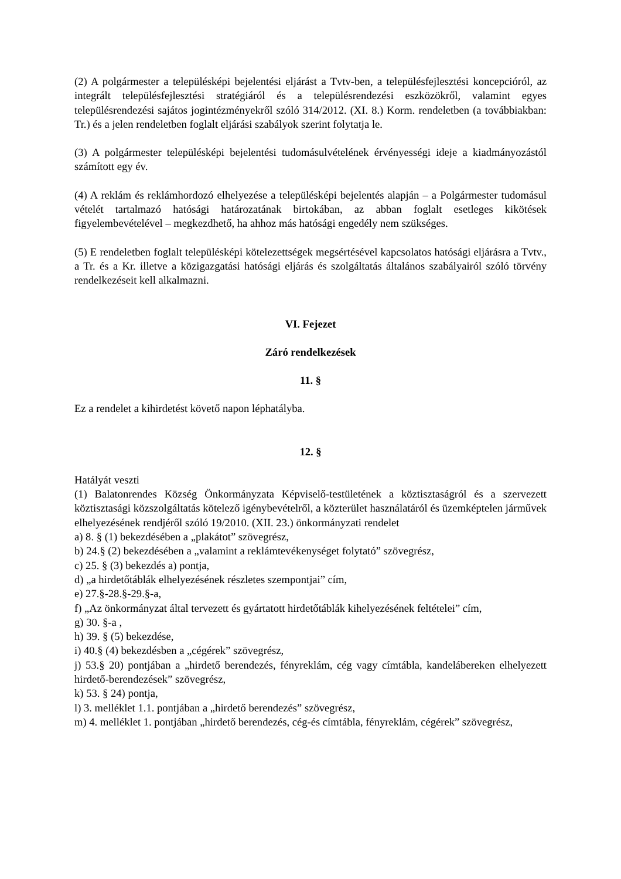(2) A polgármester a településképi bejelentési eljárást a Tvtv-ben, a településfejlesztési koncepcióról, az integrált településfejlesztési stratégiáról és a településrendezési eszközökről, valamint egyes településrendezési sajátos jogintézményekről szóló 314/2012. (XI. 8.) Korm. rendeletben (a továbbiakban: Tr.) és a jelen rendeletben foglalt eljárási szabályok szerint folytatja le.
(3) A polgármester településképi bejelentési tudomásulvételének érvényességi ideje a kiadmányozástól számított egy év.
(4) A reklám és reklámhordozó elhelyezése a településképi bejelentés alapján – a Polgármester tudomásul vételét tartalmazó hatósági határozatának birtokában, az abban foglalt esetleges kikötések figyelembevételével – megkezdhető, ha ahhoz más hatósági engedély nem szükséges.
(5) E rendeletben foglalt településképi kötelezettségek megsértésével kapcsolatos hatósági eljárásra a Tvtv., a Tr. és a Kr. illetve a közigazgatási hatósági eljárás és szolgáltatás általános szabályairól szóló törvény rendelkezéseit kell alkalmazni.
VI. Fejezet
Záró rendelkezések
11. §
Ez a rendelet a kihirdetést követő napon léphatályba.
12. §
Hatályát veszti
(1) Balatonrendes Község Önkormányzata Képviselő-testületének a köztisztaságról és a szervezett köztisztasági közszolgáltatás kötelező igénybevételről, a közterület használatáról és üzemképtelen járművek elhelyezésének rendjéről szóló 19/2010. (XII. 23.) önkormányzati rendelet
a) 8. § (1) bekezdésében a „plakátot” szövegrész,
b) 24.§ (2) bekezdésében a „valamint a reklámtevékenységet folytató” szövegrész,
c) 25. § (3) bekezdés a) pontja,
d) „a hirdetőtáblák elhelyezésének részletes szempontjai” cím,
e) 27.§-28.§-29.§-a,
f) „Az önkormányzat által tervezett és gyártatott hirdetőtáblák kihelyezésének feltételei” cím,
g) 30. §-a ,
h) 39. § (5) bekezdése,
i) 40.§ (4) bekezdésben a „cégérek” szövegrész,
j) 53.§ 20) pontjában a „hirdető berendezés, fényreklám, cég vagy címtábla, kandelábereken elhelyezett hirdető-berendezések” szövegrész,
k) 53. § 24) pontja,
l) 3. melléklet 1.1. pontjában a „hirdető berendezés” szövegrész,
m) 4. melléklet 1. pontjában „hirdető berendezés, cég-és címtábla, fényreklám, cégérek” szövegrész,